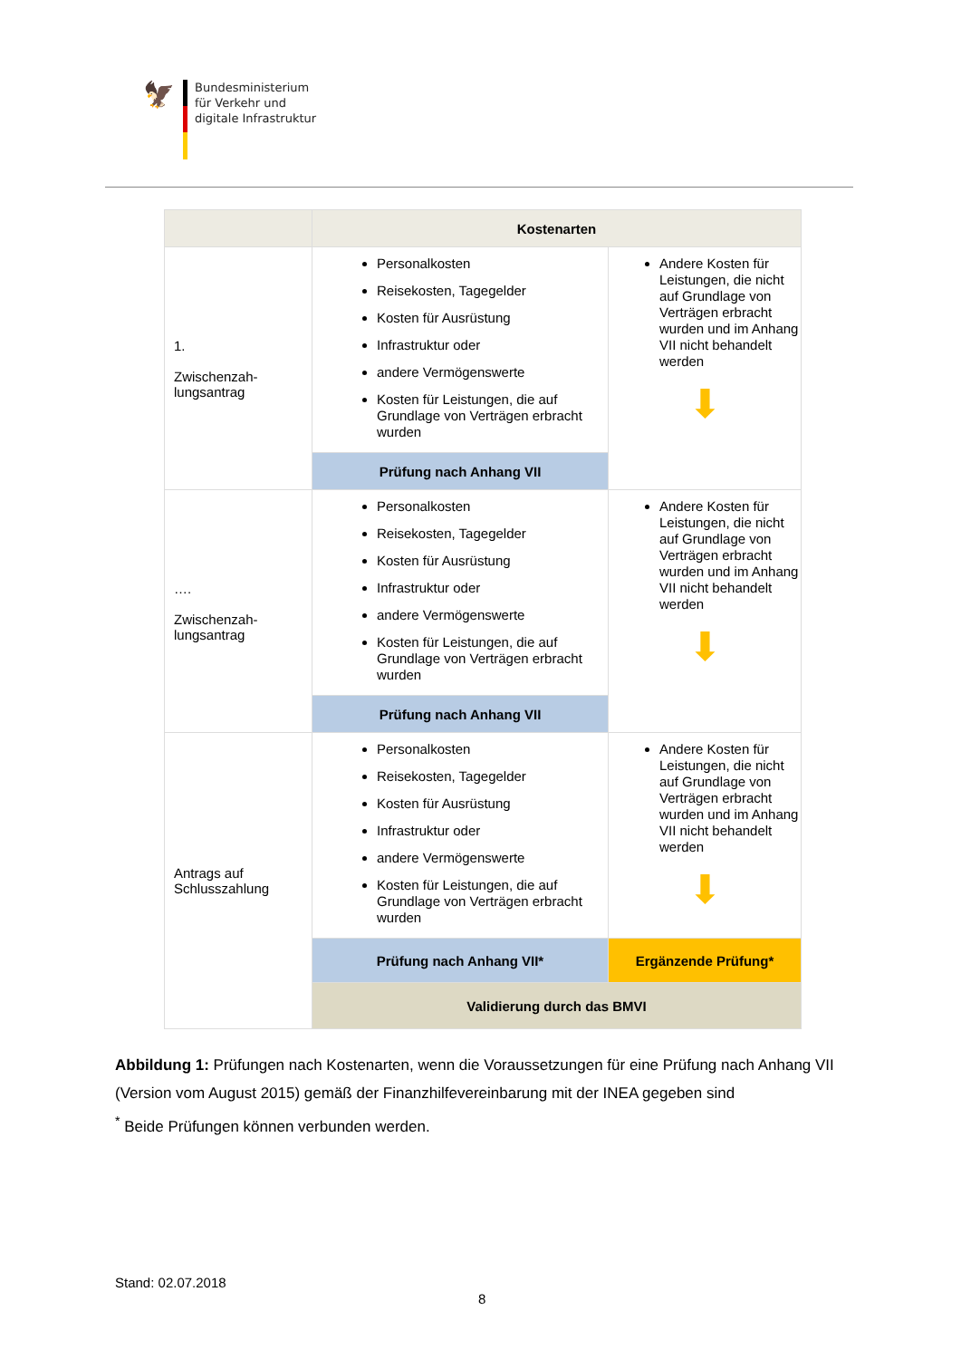🦅
Bundesministerium
für Verkehr und
digitale Infrastruktur
| | Kostenarten | |
| --- | --- | --- |
| 1. Zwischenzah- lungsantrag | Personalkosten Reisekosten, Tagegelder Kosten für Ausrüstung Infrastruktur oder andere Vermögenswerte Kosten für Leistungen, die auf Grundlage von Verträgen erbracht wurden | Andere Kosten für Leistungen, die nicht auf Grundlage von Verträgen erbracht wurden und im Anhang VII nicht behandelt werden ⬇ |
| | Prüfung nach Anhang VII | |
| …. Zwischenzah- lungsantrag | Personalkosten Reisekosten, Tagegelder Kosten für Ausrüstung Infrastruktur oder andere Vermögenswerte Kosten für Leistungen, die auf Grundlage von Verträgen erbracht wurden | Andere Kosten für Leistungen, die nicht auf Grundlage von Verträgen erbracht wurden und im Anhang VII nicht behandelt werden ⬇ |
| | Prüfung nach Anhang VII | |
| Antrags auf Schlusszahlung | Personalkosten Reisekosten, Tagegelder Kosten für Ausrüstung Infrastruktur oder andere Vermögenswerte Kosten für Leistungen, die auf Grundlage von Verträgen erbracht wurden | Andere Kosten für Leistungen, die nicht auf Grundlage von Verträgen erbracht wurden und im Anhang VII nicht behandelt werden ⬇ |
| | Prüfung nach Anhang VII* | Ergänzende Prüfung* |
| | Validierung durch das BMVI | |
Abbildung 1: Prüfungen nach Kostenarten, wenn die Voraussetzungen für eine Prüfung nach Anhang VII (Version vom August 2015) gemäß der Finanzhilfevereinbarung mit der INEA gegeben sind
<sup>*</sup> Beide Prüfungen können verbunden werden.
Stand: 02.07.2018
8